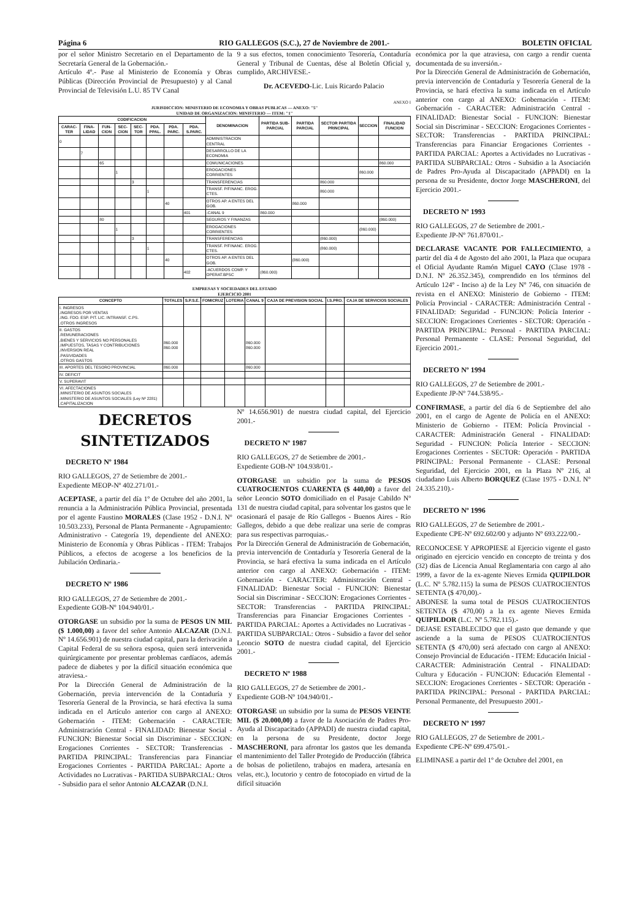Página 6 RIO GALLEGOS (S.C.), 27 de Noviembre de 2001.- BOLETIN OFICIAL
por el señor Ministro Secretario en el Departamento de la Secretaría General de la Gobernación.-
Artículo 4º.- Pase al Ministerio de Economía y Obras Públicas (Dirección Provincial de Presupuesto) y al Canal Provincial de Televisión L.U. 85 TV Canal
9 a sus efectos, tomen conocimiento Tesorería, Contaduría General y Tribunal de Cuentas, dése al Boletín Oficial y, cumplido, ARCHIVESE.-
Dr. ACEVEDO-Lic. Luis Ricardo Palacio
ANEXO I
JURISDICCION: MINISTERIO DE ECONOMIA Y OBRAS PUBLICAS — ANEXO: "5"
UNIDAD DE ORGANIZACION: MINISTERIO — ITEM: "1"
| CODIFICACION | | | | | | | | DENOMINACION | PARTIDA SUB-PARCIAL | PARTIDA PARCIAL | SECTOR PARTIDA PRINCIPAL | SECCION | FINALIDAD FUNCION |
| --- | --- | --- | --- | --- | --- | --- | --- | --- | --- | --- | --- | --- | --- |
| CARAC-TER | FINA-LIDAD | FUN-CION | SEC-CION | SEC-TOR | PDA. PPAL. | PDA. PARC. | PDA. S.PARC. | | | | | | |
| 0 | | | | | | | | ADMINISTRACION CENTRAL | | | | | |
| | 7 | | | | | | | DESARROLLO DE LA ECONOMIA | | | | | |
| | | 65 | | | | | | COMUNICACIONES | | | | | 860.000 |
| | | | 1 | | | | | EROGACIONES CORRIENTES | | | | 860.000 | |
| | | | | 3 | | | | TRANSFERENCIAS | | | 860.000 | | |
| | | | | | 1 | | | TRANSF. P/FINANC. EROG. CTES. | | | 860.000 | | |
| | | | | | | 40 | | OTROS AP. A ENTES DEL GOB. | | 860.000 | | | |
| | | | | | | | 401 | -CANAL 9 | 860.000 | | | | |
| | | 80 | | | | | | SEGUROS Y FINANZAS | | | | | (860.000) |
| | | | 1 | | | | | EROGACIONES CORRIENTES | | | | (860.000) | |
| | | | | 3 | | | | TRANSFERENCIAS | | | (860.000) | | |
| | | | | | 1 | | | TRANSF. P/FINANC. EROG. CTES. | | | (860.000) | | |
| | | | | | | 40 | | OTROS AP. A ENTES DEL GOB. | | (860.000) | | | |
| | | | | | | | 402 | -ACUERDOS COMP. Y OPERAT.BPSC | (860.000) | | | | |
EMPRESAS Y SOCIEDADES DEL ESTADO
EJERCICIO 2001
| CONCEPTO | TOTALES | S.P.S.E. | FOMICRUZ | LOTERIA | CANAL 9 | CAJA DE PREVISION SOCIAL | I.S.PRO. | CAJA DE SERVICIOS SOCIALES |
| --- | --- | --- | --- | --- | --- | --- | --- | --- |
| I. INGRESOS .INGRESOS POR VENTAS .ING. FDO. ESP. PIT. LIC. INTRANSF. C.PS. .OTROS INGRESOS | | | | | | | | |
| II. GASTOS .REMUNERACIONES .BIENES Y SERVICIOS NO PERSONALES .IMPUESTOS, TASAS Y CONTRIBUCIONES .INVERSION REAL .PASIVIDADES .OTROS GASTOS | 860.000 860.000 | | | | 860.000 860.000 | | | |
| III. APORTES DEL TESORO PROVINCIAL | 860.000 | | | | 860.000 | | | |
| IV. DEFICIT | | | | | | | | |
| V. SUPERAVIT | | | | | | | | |
| VI. AFECTACIONES .MINISTERIO DE ASUNTOS SOCIALES .MINISTERIO DE ASUNTOS SOCIALES (Ley Nº 2281) .CAPITALIZACION | | | | | | | | |
DECRETOS
SINTETIZADOS
DECRETO Nº 1984
RIO GALLEGOS, 27 de Setiembre de 2001.-
Expediente MEOP-Nº 402.271/01.-
ACEPTASE, a partir del día 1º de Octubre del año 2001, la renuncia a la Administración Pública Provincial, presentada por el agente Faustino MORALES (Clase 1952 - D.N.I. Nº 10.503.233), Personal de Planta Permanente - Agrupamiento: Administrativo - Categoría 19, dependiente del ANEXO: Ministerio de Economía y Obras Públicas - ITEM: Trabajos Públicos, a efectos de acogerse a los beneficios de la Jubilación Ordinaria.-
DECRETO Nº 1986
RIO GALLEGOS, 27 de Setiembre de 2001.-
Expediente GOB-Nº 104.940/01.-
OTORGASE un subsidio por la suma de PESOS UN MIL ($ 1.000,00) a favor del señor Antonio ALCAZAR (D.N.I. Nº 14.656.901) de nuestra ciudad capital, para la derivación a Capital Federal de su señora esposa, quien será intervenida quirúrgicamente por presentar problemas cardíacos, además padece de diabetes y por la difícil situación económica que atraviesa.-
Por la Dirección General de Administración de la Gobernación, previa intervención de la Contaduría y Tesorería General de la Provincia, se hará efectiva la suma indicada en el Artículo anterior con cargo al ANEXO: Gobernación - ITEM: Gobernación - CARACTER: Administración Central - FINALIDAD: Bienestar Social - FUNCION: Bienestar Social sin Discriminar - SECCION: Erogaciones Corrientes - SECTOR: Transferencias - PARTIDA PRINCIPAL: Transferencias para Financiar Erogaciones Corrientes - PARTIDA PARCIAL: Aporte a Actividades no Lucrativas - PARTIDA SUBPARCIAL: Otros - Subsidio para el señor Antonio ALCAZAR (D.N.I.
Nº 14.656.901) de nuestra ciudad capital, del Ejercicio 2001.-
DECRETO Nº 1987
RIO GALLEGOS, 27 de Setiembre de 2001.-
Expediente GOB-Nº 104.938/01.-
OTORGASE un subsidio por la suma de PESOS CUATROCIENTOS CUARENTA ($ 440,00) a favor del señor Leoncio SOTO domiciliado en el Pasaje Cabildo Nº 131 de nuestra ciudad capital, para solventar los gastos que le ocasionará el pasaje de Río Gallegos - Buenos Aires - Río Gallegos, debido a que debe realizar una serie de compras para sus respectivas parroquias.-
Por la Dirección General de Administración de Gobernación, previa intervención de Contaduría y Tesorería General de la Provincia, se hará efectiva la suma indicada en el Artículo anterior con cargo al ANEXO: Gobernación - ITEM: Gobernación - CARACTER: Administración Central - FINALIDAD: Bienestar Social - FUNCION: Bienestar Social sin Discriminar - SECCION: Erogaciones Corrientes - SECTOR: Transferencias - PARTIDA PRINCIPAL: Transferencias para Financiar Erogaciones Corrientes - PARTIDA PARCIAL: Aportes a Actividades no Lucrativas - PARTIDA SUBPARCIAL: Otros - Subsidio a favor del señor Leoncio SOTO de nuestra ciudad capital, del Ejercicio 2001.-
DECRETO Nº 1988
RIO GALLEGOS, 27 de Setiembre de 2001.-
Expediente GOB-Nº 104.940/01.-
OTORGASE un subsidio por la suma de PESOS VEINTE MIL ($ 20.000,00) a favor de la Asociación de Padres Pro-Ayuda al Discapacitado (APPADI) de nuestra ciudad capital, en la persona de su Presidente, doctor Jorge MASCHERONI, para afrontar los gastos que les demanda el mantenimiento del Taller Protegido de Producción (fábrica de bolsas de polietileno, trabajos en madera, artesanía en velas, etc.), locutorio y centro de fotocopiado en virtud de la difícil situación
económica por la que atraviesa, con cargo a rendir cuenta documentada de su inversión.-
Por la Dirección General de Administración de Gobernación, previa intervención de Contaduría y Tesorería General de la Provincia, se hará efectiva la suma indicada en el Artículo anterior con cargo al ANEXO: Gobernación - ITEM: Gobernación - CARACTER: Administración Central - FINALIDAD: Bienestar Social - FUNCION: Bienestar Social sin Discriminar - SECCION: Erogaciones Corrientes - SECTOR: Transferencias - PARTIDA PRINCIPAL: Transferencias para Financiar Erogaciones Corrientes - PARTIDA PARCIAL: Aportes a Actividades no Lucrativas - PARTIDA SUBPARCIAL: Otros - Subsidio a la Asociación de Padres Pro-Ayuda al Discapacitado (APPADI) en la persona de su Presidente, doctor Jorge MASCHERONI, del Ejercicio 2001.-
DECRETO Nº 1993
RIO GALLEGOS, 27 de Setiembre de 2001.-
Expediente JP-Nº 761.870/01.-
DECLARASE VACANTE POR FALLECIMIENTO, a partir del día 4 de Agosto del año 2001, la Plaza que ocupara el Oficial Ayudante Ramón Miguel CAYO (Clase 1978 - D.N.I. Nº 26.352.345), comprendido en los términos del Artículo 124º - Inciso a) de la Ley Nº 746, con situación de revista en el ANEXO: Ministerio de Gobierno - ITEM: Policía Provincial - CARACTER: Administración Central - FINALIDAD: Seguridad - FUNCION: Policía Interior - SECCION: Erogaciones Corrientes - SECTOR: Operación - PARTIDA PRINCIPAL: Personal - PARTIDA PARCIAL: Personal Permanente - CLASE: Personal Seguridad, del Ejercicio 2001.-
DECRETO Nº 1994
RIO GALLEGOS, 27 de Setiembre de 2001.-
Expediente JP-Nº 744.538/95.-
CONFIRMASE, a partir del día 6 de Septiembre del año 2001, en el cargo de Agente de Policía en el ANEXO: Ministerio de Gobierno - ITEM: Policía Provincial - CARACTER: Administración General - FINALIDAD: Seguridad - FUNCION: Policía Interior - SECCION: Erogaciones Corrientes - SECTOR: Operación - PARTIDA PRINCIPAL: Personal Permanente - CLASE: Personal Seguridad, del Ejercicio 2001, en la Plaza Nº 216, al ciudadano Luis Alberto BORQUEZ (Clase 1975 - D.N.I. Nº 24.335.210).-
DECRETO Nº 1996
RIO GALLEGOS, 27 de Setiembre de 2001.-
Expediente CPE-Nº 692.602/00 y adjunto Nº 693.222/00.-
RECONOCESE Y APROPIESE al Ejercicio vigente el gasto originado en ejercicio vencido en concepto de treinta y dos (32) días de Licencia Anual Reglamentaria con cargo al año 1999, a favor de la ex-agente Nieves Ermida QUIPILDOR (L.C. Nº 5.782.115) la suma de PESOS CUATROCIENTOS SETENTA ($ 470,00).-
ABONESE la suma total de PESOS CUATROCIENTOS SETENTA ($ 470,00) a la ex agente Nieves Ermida QUIPILDOR (L.C. Nº 5.782.115).-
DEJASE ESTABLECIDO que el gasto que demande y que asciende a la suma de PESOS CUATROCIENTOS SETENTA ($ 470,00) será afectado con cargo al ANEXO: Consejo Provincial de Educación - ITEM: Educación Inicial - CARACTER: Administración Central - FINALIDAD: Cultura y Educación - FUNCION: Educación Elemental - SECCION: Erogaciones Corrientes - SECTOR: Operación - PARTIDA PRINCIPAL: Personal - PARTIDA PARCIAL: Personal Permanente, del Presupuesto 2001.-
DECRETO Nº 1997
RIO GALLEGOS, 27 de Setiembre de 2001.-
Expediente CPE-Nº 699.475/01.-
ELIMINASE a partir del 1º de Octubre del 2001, en